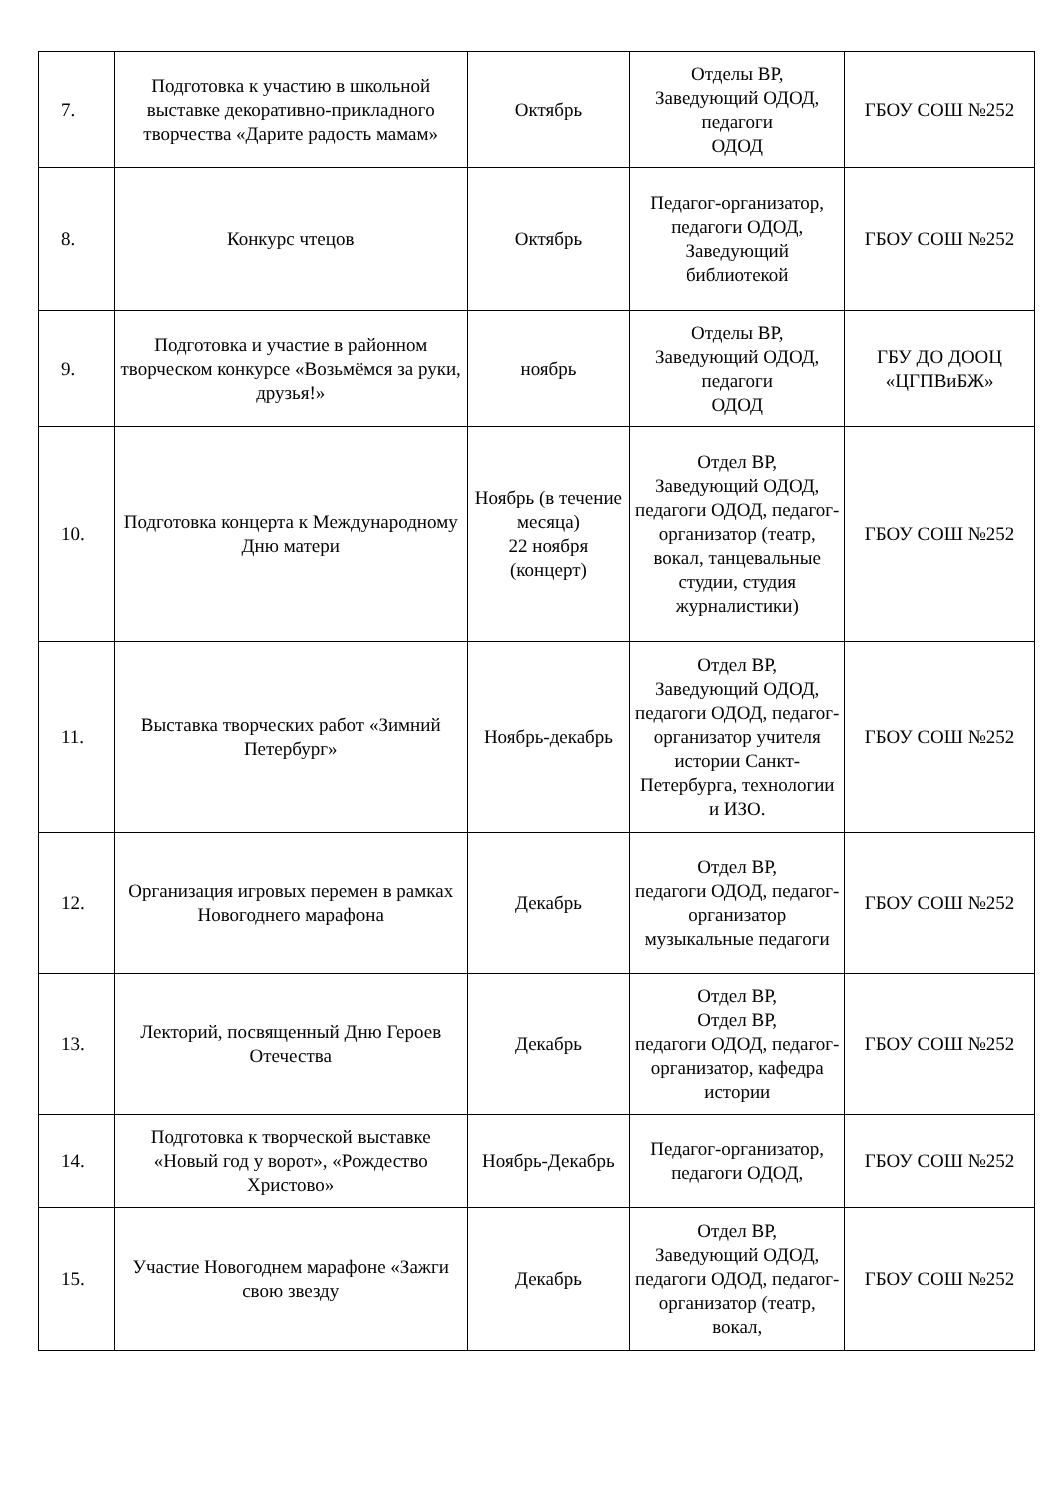| 7. | Подготовка к участию в школьной выставке декоративно-прикладного творчества «Дарите радость мамам» | Октябрь | Отделы ВР, Заведующий ОДОД, педагоги ОДОД | ГБОУ СОШ №252 |
| 8. | Конкурс чтецов | Октябрь | Педагог-организатор, педагоги ОДОД, Заведующий библиотекой | ГБОУ СОШ №252 |
| 9. | Подготовка и участие в районном творческом конкурсе «Возьмёмся за руки, друзья!» | ноябрь | Отделы ВР, Заведующий ОДОД, педагоги ОДОД | ГБУ ДО ДООЦ «ЦГПВиБЖ» |
| 10. | Подготовка концерта к Международному Дню матери | Ноябрь (в течение месяца) 22 ноября (концерт) | Отдел ВР, Заведующий ОДОД, педагоги ОДОД, педагог-организатор (театр, вокал, танцевальные студии, студия журналистики) | ГБОУ СОШ №252 |
| 11. | Выставка творческих работ «Зимний Петербург» | Ноябрь-декабрь | Отдел ВР, Заведующий ОДОД, педагоги ОДОД, педагог-организатор учителя истории Санкт-Петербурга, технологии и ИЗО. | ГБОУ СОШ №252 |
| 12. | Организация игровых перемен в рамках Новогоднего марафона | Декабрь | Отдел ВР, педагоги ОДОД, педагог-организатор музыкальные педагоги | ГБОУ СОШ №252 |
| 13. | Лекторий, посвященный Дню Героев Отечества | Декабрь | Отдел ВР, Отдел ВР, педагоги ОДОД, педагог-организатор, кафедра истории | ГБОУ СОШ №252 |
| 14. | Подготовка к творческой выставке «Новый год у ворот», «Рождество Христово» | Ноябрь-Декабрь | Педагог-организатор, педагоги ОДОД, | ГБОУ СОШ №252 |
| 15. | Участие Новогоднем марафоне «Зажги свою звезду | Декабрь | Отдел ВР, Заведующий ОДОД, педагоги ОДОД, педагог-организатор (театр, вокал, | ГБОУ СОШ №252 |